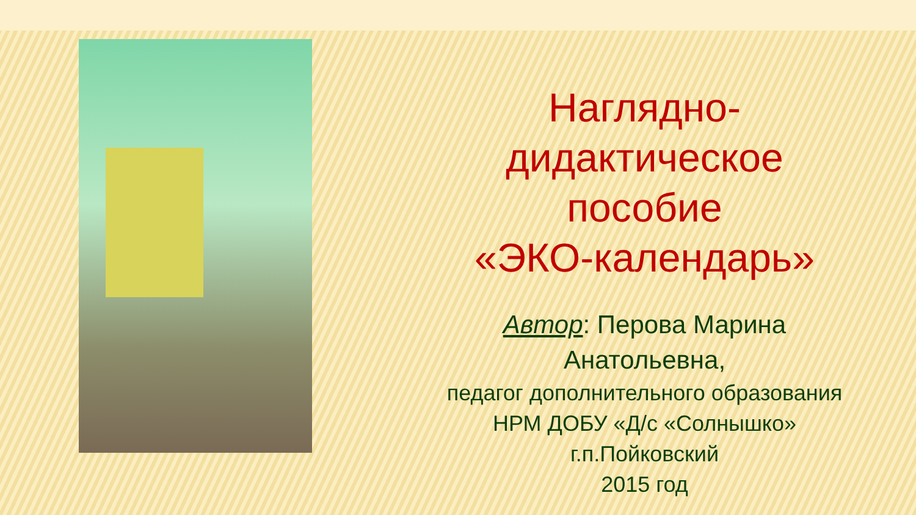Наглядно-
дидактическое
пособие
«ЭКО-календарь»
Автор: Перова Марина
Анатольевна,
педагог дополнительного образования
НРМ ДОБУ «Д/с «Солнышко»
г.п.Пойковский
2015 год